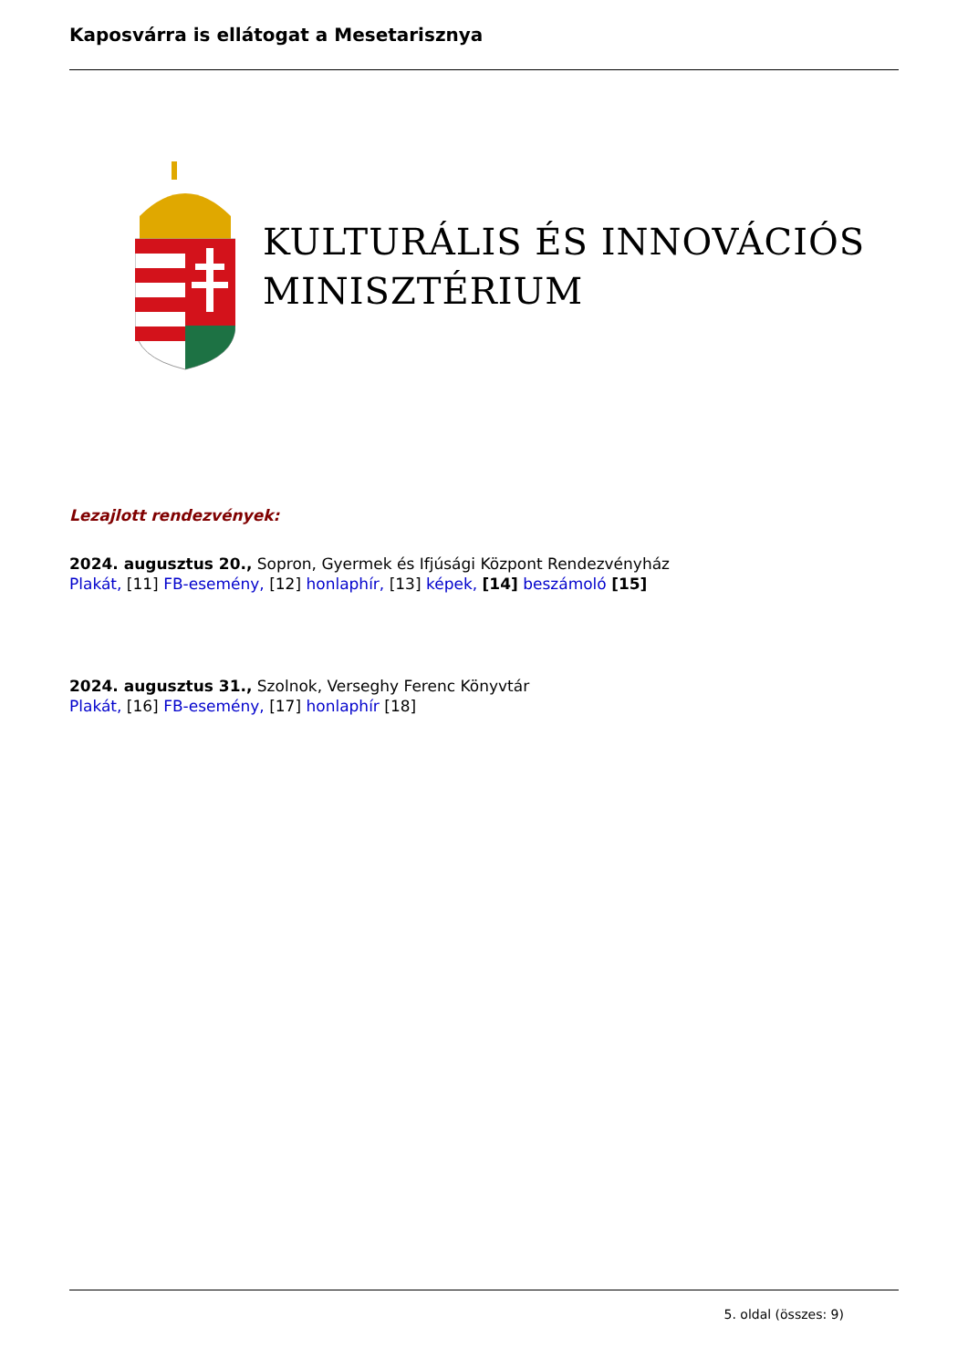Kaposvárra is ellátogat a Mesetarisznya
KULTURÁLIS ÉS INNOVÁCIÓS
MINISZTÉRIUM
Lezajlott rendezvények:
2024. augusztus 20., Sopron, Gyermek és Ifjúsági Központ Rendezvényház
Plakát, [11] FB-esemény, [12] honlaphír, [13] képek, [14] beszámoló [15]
2024. augusztus 31., Szolnok, Verseghy Ferenc Könyvtár
Plakát, [16] FB-esemény, [17] honlaphír [18]
5. oldal (összes: 9)